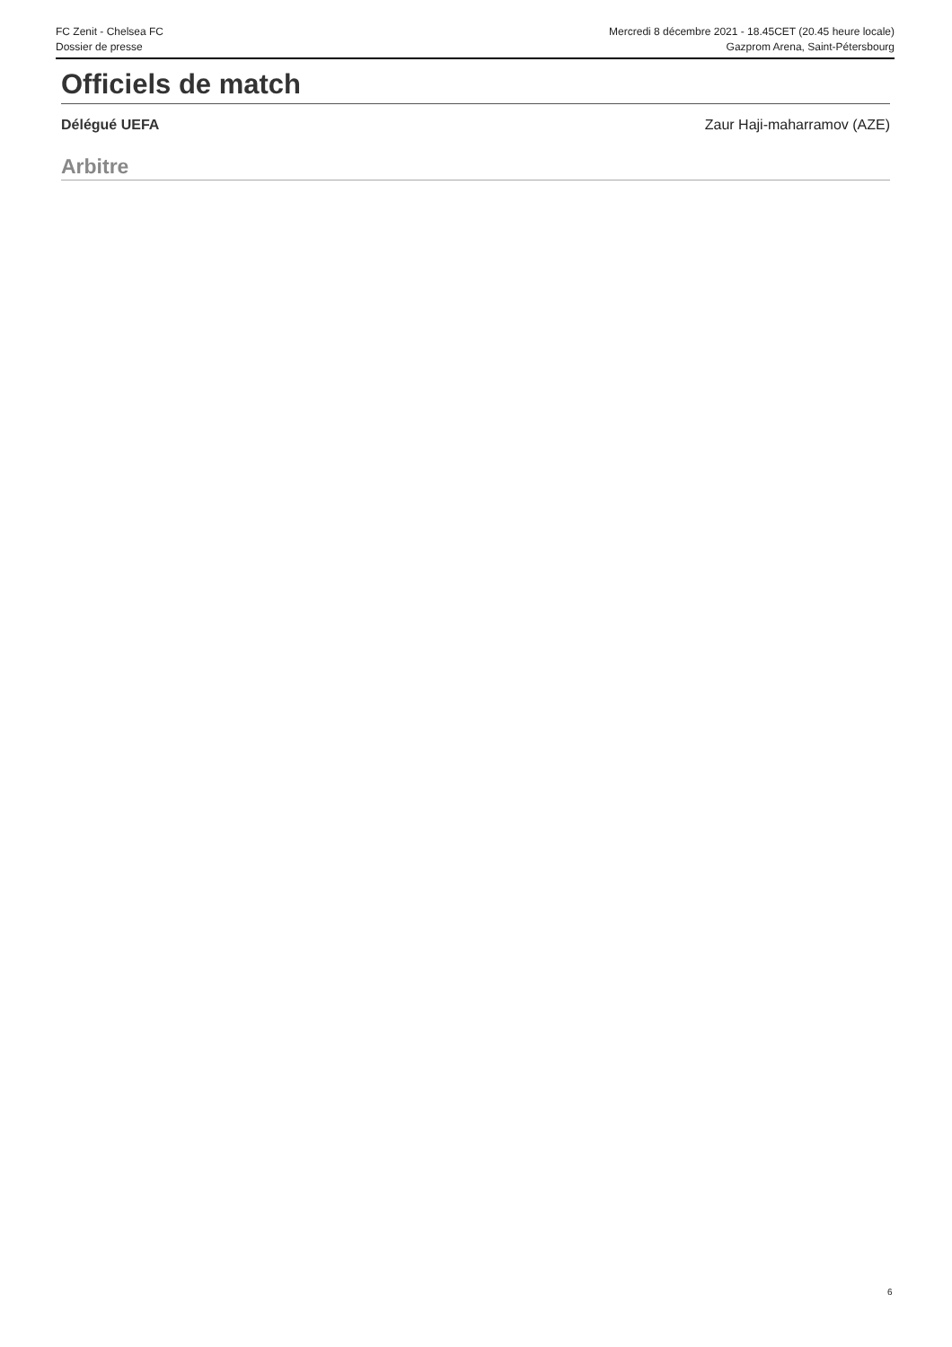FC Zenit - Chelsea FC
Dossier de presse
Mercredi 8 décembre 2021 - 18.45CET (20.45 heure locale)
Gazprom Arena, Saint-Pétersbourg
Officiels de match
Délégué UEFA Zaur Haji-maharramov (AZE)
Arbitre
6